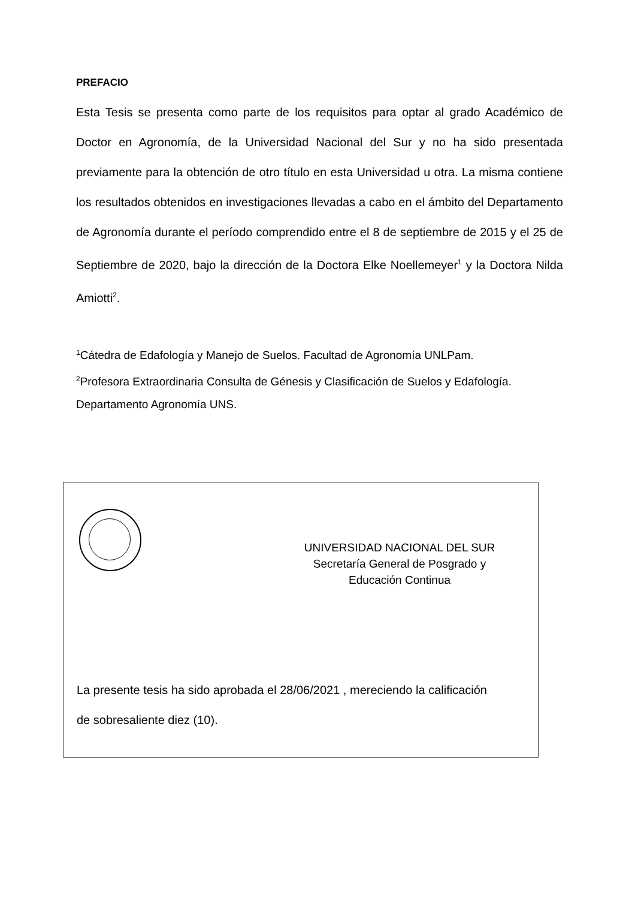PREFACIO
Esta Tesis se presenta como parte de los requisitos para optar al grado Académico de Doctor en Agronomía, de la Universidad Nacional del Sur y no ha sido presentada previamente para la obtención de otro título en esta Universidad u otra. La misma contiene los resultados obtenidos en investigaciones llevadas a cabo en el ámbito del Departamento de Agronomía durante el período comprendido entre el 8 de septiembre de 2015 y el 25 de Septiembre de 2020, bajo la dirección de la Doctora Elke Noellemeyer<sup>1</sup> y la Doctora Nilda Amiotti<sup>2</sup>.
<sup>1</sup> Cátedra de Edafología y Manejo de Suelos. Facultad de Agronomía UNLPam.
<sup>2</sup> Profesora Extraordinaria Consulta de Génesis y Clasificación de Suelos y Edafología. Departamento Agronomía UNS.
UNIVERSIDAD NACIONAL DEL SUR
Secretaría General de Posgrado y
Educación Continua
La presente tesis ha sido aprobada el 28/06/2021 , mereciendo la calificación de sobresaliente diez (10).